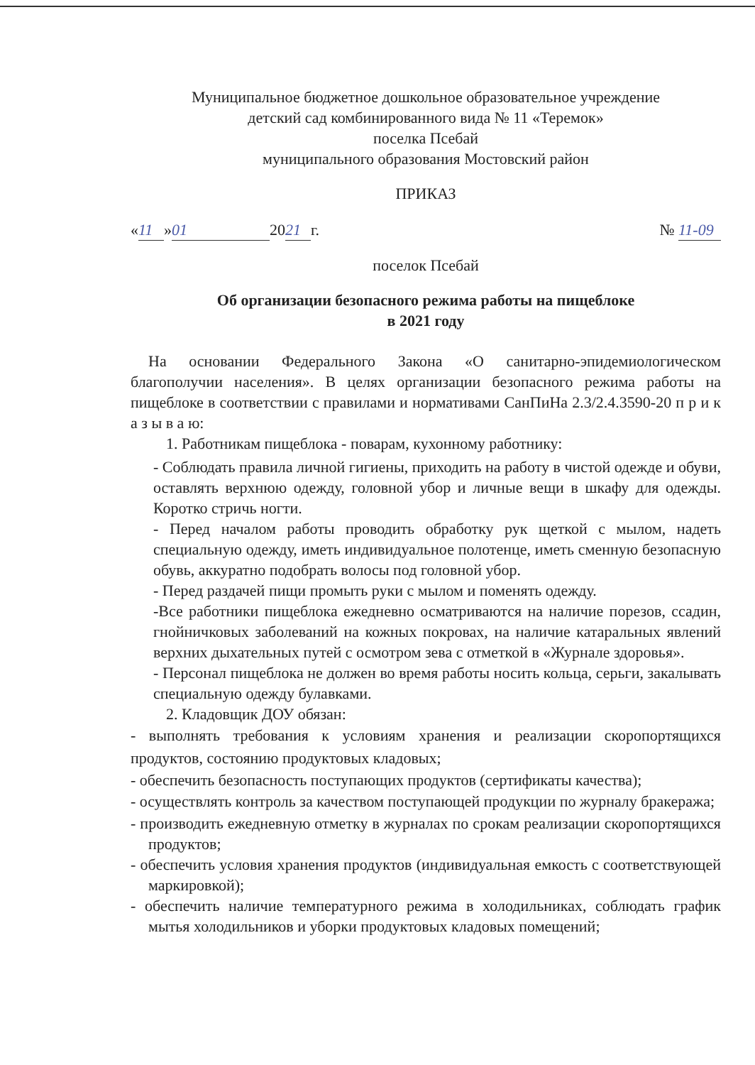Муниципальное бюджетное дошкольное образовательное учреждение
детский сад комбинированного вида № 11 «Теремок»
поселка Псебай
муниципального образования Мостовский район
ПРИКАЗ
« 11 » 01 20 21 г. № 11-09
поселок Псебай
Об организации безопасного режима работы на пищеблоке
в 2021 году
На основании Федерального Закона «О санитарно-эпидемиологическом благополучии населения». В целях организации безопасного режима работы на пищеблоке в соответствии с правилами и нормативами СанПиНа 2.3/2.4.3590-20 п р и к а з ы в а ю:
1. Работникам пищеблока - поварам, кухонному работнику:
- Соблюдать правила личной гигиены, приходить на работу в чистой одежде и обуви, оставлять верхнюю одежду, головной убор и личные вещи в шкафу для одежды. Коротко стричь ногти.
- Перед началом работы проводить обработку рук щеткой с мылом, надеть специальную одежду, иметь индивидуальное полотенце, иметь сменную безопасную обувь, аккуратно подобрать волосы под головной убор.
- Перед раздачей пищи промыть руки с мылом и поменять одежду.
-Все работники пищеблока ежедневно осматриваются на наличие порезов, ссадин, гнойничковых заболеваний на кожных покровах, на наличие катаральных явлений верхних дыхательных путей с осмотром зева с отметкой в «Журнале здоровья».
- Персонал пищеблока не должен во время работы носить кольца, серьги, закалывать специальную одежду булавками.
2. Кладовщик ДОУ обязан:
- выполнять требования к условиям хранения и реализации скоропортящихся продуктов, состоянию продуктовых кладовых;
- обеспечить безопасность поступающих продуктов (сертификаты качества);
- осуществлять контроль за качеством поступающей продукции по журналу бракеража;
- производить ежедневную отметку в журналах по срокам реализации скоропортящихся продуктов;
- обеспечить условия хранения продуктов (индивидуальная емкость с соответствующей маркировкой);
- обеспечить наличие температурного режима в холодильниках, соблюдать график мытья холодильников и уборки продуктовых кладовых помещений;